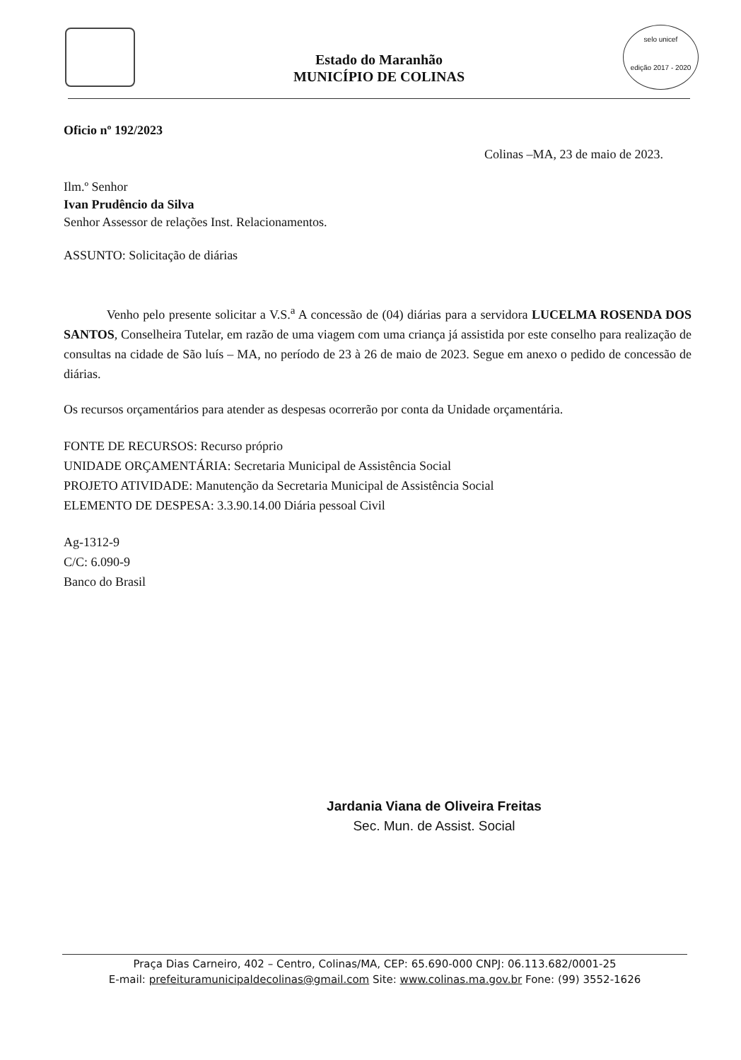Estado do Maranhão
MUNICÍPIO DE COLINAS
selo unicef
edição 2017 - 2020
Oficio nº 192/2023
Colinas –MA, 23 de maio de 2023.
Ilm.º Senhor
Ivan Prudêncio da Silva
Senhor Assessor de relações Inst. Relacionamentos.
ASSUNTO: Solicitação de diárias
Venho pelo presente solicitar a V.S.<sup>a</sup> A concessão de (04) diárias para a servidora LUCELMA ROSENDA DOS SANTOS, Conselheira Tutelar, em razão de uma viagem com uma criança já assistida por este conselho para realização de consultas na cidade de São luís – MA, no período de 23 à 26 de maio de 2023. Segue em anexo o pedido de concessão de diárias.
Os recursos orçamentários para atender as despesas ocorrerão por conta da Unidade orçamentária.
FONTE DE RECURSOS: Recurso próprio
UNIDADE ORÇAMENTÁRIA: Secretaria Municipal de Assistência Social
PROJETO ATIVIDADE: Manutenção da Secretaria Municipal de Assistência Social
ELEMENTO DE DESPESA: 3.3.90.14.00 Diária pessoal Civil
Ag-1312-9
C/C: 6.090-9
Banco do Brasil
Jardania Viana de Oliveira Freitas
Sec. Mun. de Assist. Social
Praça Dias Carneiro, 402 – Centro, Colinas/MA, CEP: 65.690-000 CNPJ: 06.113.682/0001-25
E-mail: prefeituramunicipaldecolinas@gmail.com Site: www.colinas.ma.gov.br Fone: (99) 3552-1626